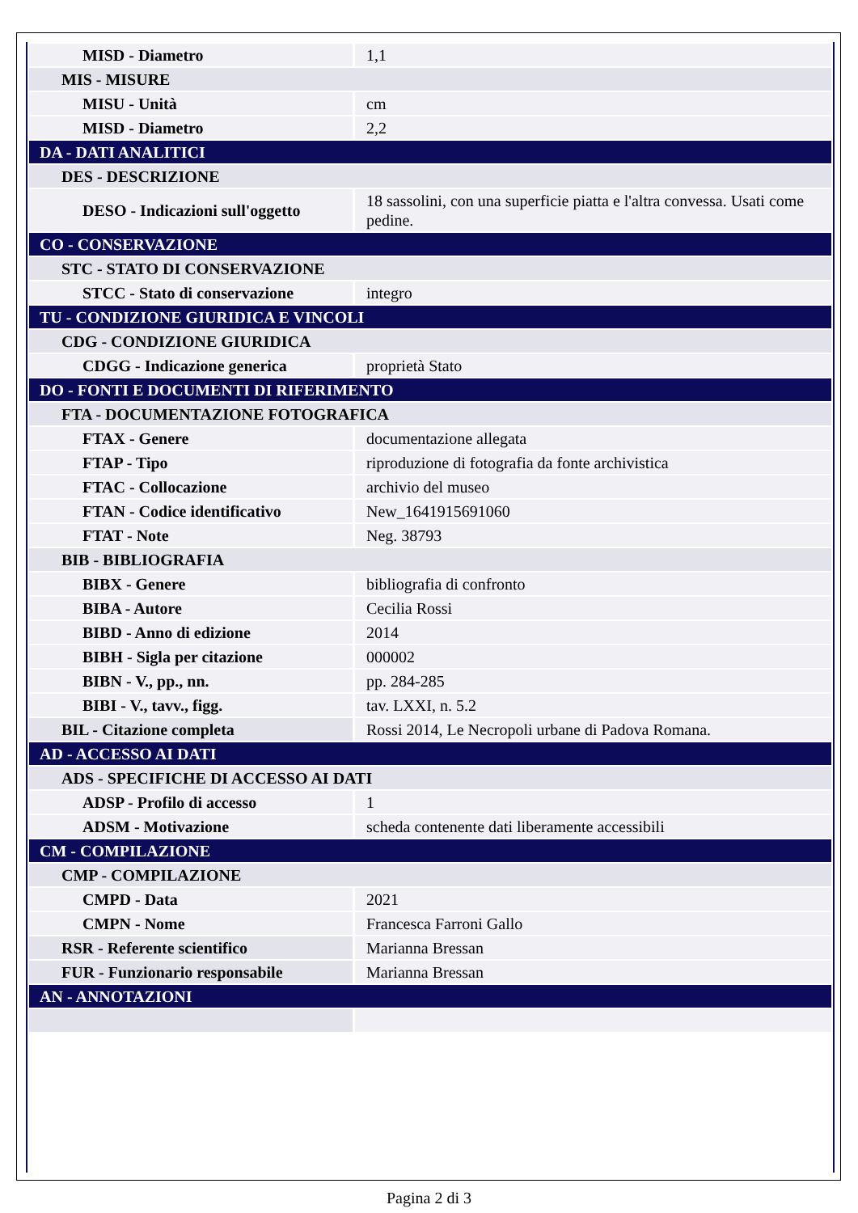| MISD - Diametro | 1,1 |
| MIS - MISURE | |
| MISU - Unità | cm |
| MISD - Diametro | 2,2 |
| DA - DATI ANALITICI | |
| DES - DESCRIZIONE | |
| DESO - Indicazioni sull'oggetto | 18 sassolini, con una superficie piatta e l'altra convessa. Usati come pedine. |
| CO - CONSERVAZIONE | |
| STC - STATO DI CONSERVAZIONE | |
| STCC - Stato di conservazione | integro |
| TU - CONDIZIONE GIURIDICA E VINCOLI | |
| CDG - CONDIZIONE GIURIDICA | |
| CDGG - Indicazione generica | proprietà Stato |
| DO - FONTI E DOCUMENTI DI RIFERIMENTO | |
| FTA - DOCUMENTAZIONE FOTOGRAFICA | |
| FTAX - Genere | documentazione allegata |
| FTAP - Tipo | riproduzione di fotografia da fonte archivistica |
| FTAC - Collocazione | archivio del museo |
| FTAN - Codice identificativo | New_1641915691060 |
| FTAT - Note | Neg. 38793 |
| BIB - BIBLIOGRAFIA | |
| BIBX - Genere | bibliografia di confronto |
| BIBA - Autore | Cecilia Rossi |
| BIBD - Anno di edizione | 2014 |
| BIBH - Sigla per citazione | 000002 |
| BIBN - V., pp., nn. | pp. 284-285 |
| BIBI - V., tavv., figg. | tav. LXXI, n. 5.2 |
| BIL - Citazione completa | Rossi 2014, Le Necropoli urbane di Padova Romana. |
| AD - ACCESSO AI DATI | |
| ADS - SPECIFICHE DI ACCESSO AI DATI | |
| ADSP - Profilo di accesso | 1 |
| ADSM - Motivazione | scheda contenente dati liberamente accessibili |
| CM - COMPILAZIONE | |
| CMP - COMPILAZIONE | |
| CMPD - Data | 2021 |
| CMPN - Nome | Francesca Farroni Gallo |
| RSR - Referente scientifico | Marianna Bressan |
| FUR - Funzionario responsabile | Marianna Bressan |
| AN - ANNOTAZIONI | |
Pagina 2 di 3